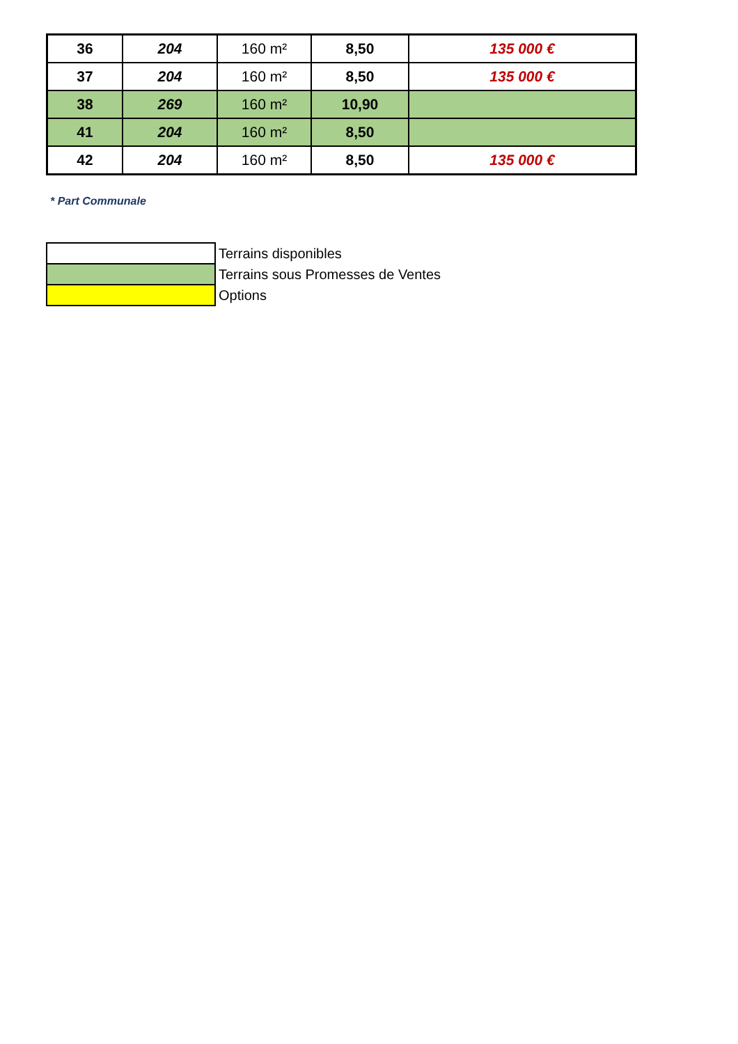| 36 | 204 | 160 m² | 8,50 | 135 000 € |
| 37 | 204 | 160 m² | 8,50 | 135 000 € |
| 38 | 269 | 160 m² | 10,90 | |
| 41 | 204 | 160 m² | 8,50 | |
| 42 | 204 | 160 m² | 8,50 | 135 000 € |
* Part Communale
| | Terrains disponibles |
| | Terrains sous Promesses de Ventes |
| | Options |